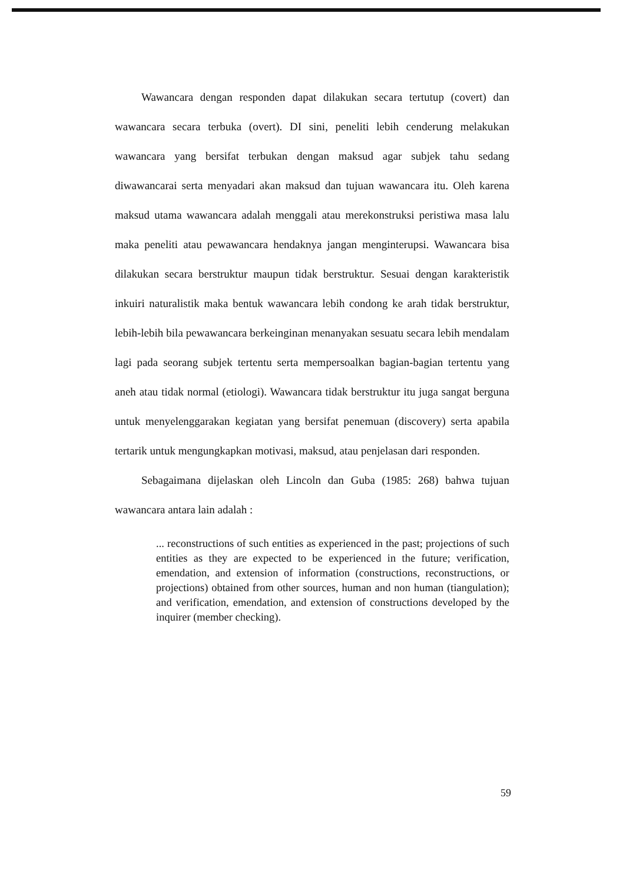Wawancara dengan responden dapat dilakukan secara tertutup (covert) dan wawancara secara terbuka (overt). DI sini, peneliti lebih cenderung melakukan wawancara yang bersifat terbukan dengan maksud agar subjek tahu sedang diwawancarai serta menyadari akan maksud dan tujuan wawancara itu. Oleh karena maksud utama wawancara adalah menggali atau merekonstruksi peristiwa masa lalu maka peneliti atau pewawancara hendaknya jangan menginterupsi. Wawancara bisa dilakukan secara berstruktur maupun tidak berstruktur. Sesuai dengan karakteristik inkuiri naturalistik maka bentuk wawancara lebih condong ke arah tidak berstruktur, lebih-lebih bila pewawancara berkeinginan menanyakan sesuatu secara lebih mendalam lagi pada seorang subjek tertentu serta mempersoalkan bagian-bagian tertentu yang aneh atau tidak normal (etiologi). Wawancara tidak berstruktur itu juga sangat berguna untuk menyelenggarakan kegiatan yang bersifat penemuan (discovery) serta apabila tertarik untuk mengungkapkan motivasi, maksud, atau penjelasan dari responden.
Sebagaimana dijelaskan oleh Lincoln dan Guba (1985: 268) bahwa tujuan wawancara antara lain adalah :
... reconstructions of such entities as experienced in the past; projections of such entities as they are expected to be experienced in the future; verification, emendation, and extension of information (constructions, reconstructions, or projections) obtained from other sources, human and non human (tiangulation); and verification, emendation, and extension of constructions developed by the inquirer (member checking).
59